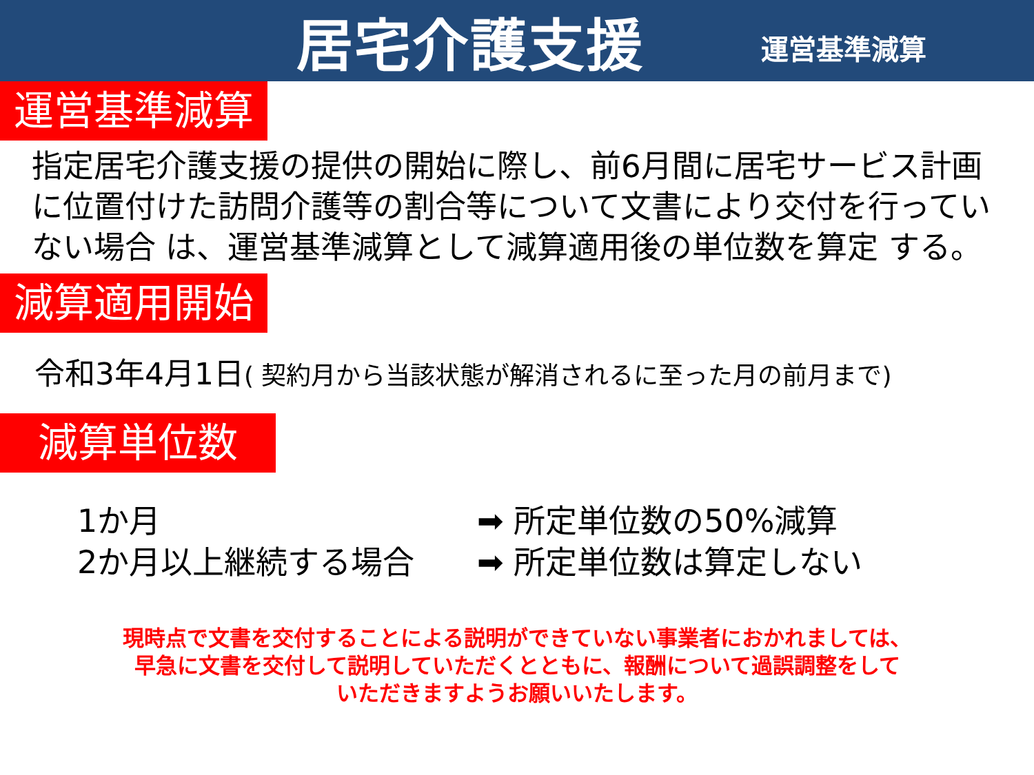居宅介護支援
運営基準減算
運営基準減算
指定居宅介護支援の提供の開始に際し、前6月間に居宅サービス計画に位置付けた訪問介護等の割合等について文書により交付を行っていない場合 は、運営基準減算として減算適用後の単位数を算定 する。
減算適用開始
令和3年4月1日( 契約月から当該状態が解消されるに至った月の前月まで)
減算単位数
1か月 ➡ 所定単位数の50%減算
2か月以上継続する場合 ➡ 所定単位数は算定しない
現時点で文書を交付することによる説明ができていない事業者におかれましては、
早急に文書を交付して説明していただくとともに、報酬について過誤調整をして
いただきますようお願いいたします。